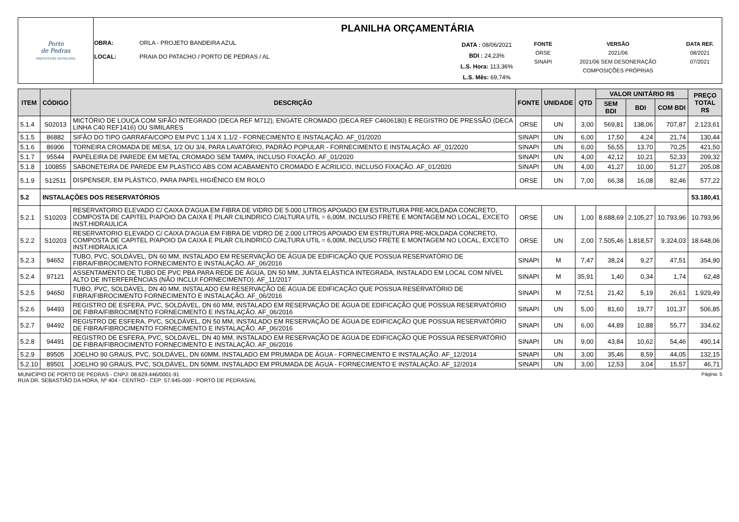| Porto de Pedras PREFEITURA MUNICIPAL | PLANILHA ORÇAMENTÁRIA |
| | / OBRA: LOCAL: / ORLA - PROJETO BANDEIRA AZUL PRAIA DO PATACHO / PORTO DE PEDRAS / AL / DATA : 08/06/2021 BDI : 24,23% L.S. Hora: 113,36% L.S. Mês: 69,74% / FONTE ORSE SINAPI / VERSÃO 2021/06 2021/06 SEM DESONERAÇÃO COMPOSIÇÕES PRÓPRIAS / DATA REF. 08/2021 07/2021 / |
| ITEM | CÓDIGO | DESCRIÇÃO | FONTE | UNIDADE | QTD | VALOR UNITÁRIO R$ | | | PREÇO TOTAL R$ |
| --- | --- | --- | --- | --- | --- | --- | --- | --- | --- |
| | | | | | | SEM BDI | BDI | COM BDI | |
| 5.1.4 | S02013 | MICTÓRIO DE LOUÇA COM SIFÃO INTEGRADO (DECA REF M712), ENGATE CROMADO (DECA REF C4606180) E REGISTRO DE PRESSÃO (DECA LINHA C40 REF1416) OU SIMILARES | ORSE | UN | 3,00 | 569,81 | 138,06 | 707,87 | 2.123,61 |
| 5.1.5 | 86882 | SIFÃO DO TIPO GARRAFA/COPO EM PVC 1.1/4 X 1.1/2 - FORNECIMENTO E INSTALAÇÃO. AF_01/2020 | SINAPI | UN | 6,00 | 17,50 | 4,24 | 21,74 | 130,44 |
| 5.1.6 | 86906 | TORNEIRA CROMADA DE MESA, 1/2 OU 3/4, PARA LAVATÓRIO, PADRÃO POPULAR - FORNECIMENTO E INSTALAÇÃO. AF_01/2020 | SINAPI | UN | 6,00 | 56,55 | 13,70 | 70,25 | 421,50 |
| 5.1.7 | 95544 | PAPELEIRA DE PAREDE EM METAL CROMADO SEM TAMPA, INCLUSO FIXAÇÃO. AF_01/2020 | SINAPI | UN | 4,00 | 42,12 | 10,21 | 52,33 | 209,32 |
| 5.1.8 | 100855 | SABONETEIRA DE PAREDE EM PLASTICO ABS COM ACABAMENTO CROMADO E ACRILICO, INCLUSO FIXAÇÃO. AF_01/2020 | SINAPI | UN | 4,00 | 41,27 | 10,00 | 51,27 | 205,08 |
| 5.1.9 | S12511 | DISPENSER, EM PLÁSTICO, PARA PAPEL HIGIÊNICO EM ROLO | ORSE | UN | 7,00 | 66,38 | 16,08 | 82,46 | 577,22 |
| 5.2 | INSTALAÇÕES DOS RESERVATÓRIOS | | | | | | | | 53.180,41 |
| 5.2.1 | S10203 | RESERVATORIO ELEVADO C/ CAIXA D'AGUA EM FIBRA DE VIDRO DE 5.000 LITROS APOIADO EM ESTRUTURA PRE-MOLDADA CONCRETO, COMPOSTA DE CAPITEL P/APOIO DA CAIXA E PILAR CILINDRICO C/ALTURA UTIL = 6,00M, INCLUSO FRETE E MONTAGEM NO LOCAL, EXCETO INST.HIDRAULICA | ORSE | UN | 1,00 | 8.688,69 | 2.105,27 | 10.793,96 | 10.793,96 |
| 5.2.2 | S10203 | RESERVATORIO ELEVADO C/ CAIXA D'AGUA EM FIBRA DE VIDRO DE 2.000 LITROS APOIADO EM ESTRUTURA PRE-MOLDADA CONCRETO, COMPOSTA DE CAPITEL P/APOIO DA CAIXA E PILAR CILINDRICO C/ALTURA UTIL = 6,00M, INCLUSO FRETE E MONTAGEM NO LOCAL, EXCETO INST.HIDRAULICA | ORSE | UN | 2,00 | 7.505,46 | 1.818,57 | 9.324,03 | 18.648,06 |
| 5.2.3 | 94652 | TUBO, PVC, SOLDÁVEL, DN 60 MM, INSTALADO EM RESERVAÇÃO DE ÁGUA DE EDIFICAÇÃO QUE POSSUA RESERVATÓRIO DE FIBRA/FIBROCIMENTO FORNECIMENTO E INSTALAÇÃO. AF_06/2016 | SINAPI | M | 7,47 | 38,24 | 9,27 | 47,51 | 354,90 |
| 5.2.4 | 97121 | ASSENTAMENTO DE TUBO DE PVC PBA PARA REDE DE ÁGUA, DN 50 MM, JUNTA ELÁSTICA INTEGRADA, INSTALADO EM LOCAL COM NÍVEL ALTO DE INTERFERÊNCIAS (NÃO INCLUI FORNECIMENTO). AF_11/2017 | SINAPI | M | 35,91 | 1,40 | 0,34 | 1,74 | 62,48 |
| 5.2.5 | 94650 | TUBO, PVC, SOLDÁVEL, DN 40 MM, INSTALADO EM RESERVAÇÃO DE ÁGUA DE EDIFICAÇÃO QUE POSSUA RESERVATÓRIO DE FIBRA/FIBROCIMENTO FORNECIMENTO E INSTALAÇÃO. AF_06/2016 | SINAPI | M | 72,51 | 21,42 | 5,19 | 26,61 | 1.929,49 |
| 5.2.6 | 94493 | REGISTRO DE ESFERA, PVC, SOLDÁVEL, DN 60 MM, INSTALADO EM RESERVAÇÃO DE ÁGUA DE EDIFICAÇÃO QUE POSSUA RESERVATÓRIO DE FIBRA/FIBROCIMENTO FORNECIMENTO E INSTALAÇÃO. AF_06/2016 | SINAPI | UN | 5,00 | 81,60 | 19,77 | 101,37 | 506,85 |
| 5.2.7 | 94492 | REGISTRO DE ESFERA, PVC, SOLDÁVEL, DN 50 MM, INSTALADO EM RESERVAÇÃO DE ÁGUA DE EDIFICAÇÃO QUE POSSUA RESERVATÓRIO DE FIBRA/FIBROCIMENTO FORNECIMENTO E INSTALAÇÃO. AF_06/2016 | SINAPI | UN | 6,00 | 44,89 | 10,88 | 55,77 | 334,62 |
| 5.2.8 | 94491 | REGISTRO DE ESFERA, PVC, SOLDÁVEL, DN 40 MM, INSTALADO EM RESERVAÇÃO DE ÁGUA DE EDIFICAÇÃO QUE POSSUA RESERVATÓRIO DE FIBRA/FIBROCIMENTO FORNECIMENTO E INSTALAÇÃO. AF_06/2016 | SINAPI | UN | 9,00 | 43,84 | 10,62 | 54,46 | 490,14 |
| 5.2.9 | 89505 | JOELHO 90 GRAUS, PVC, SOLDÁVEL, DN 60MM, INSTALADO EM PRUMADA DE ÁGUA - FORNECIMENTO E INSTALAÇÃO. AF_12/2014 | SINAPI | UN | 3,00 | 35,46 | 8,59 | 44,05 | 132,15 |
| 5.2.10 | 89501 | JOELHO 90 GRAUS, PVC, SOLDÁVEL, DN 50MM, INSTALADO EM PRUMADA DE ÁGUA - FORNECIMENTO E INSTALAÇÃO. AF_12/2014 | SINAPI | UN | 3,00 | 12,53 | 3,04 | 15,57 | 46,71 |
MUNICÍPIO DE PORTO DE PEDRAS - CNPJ: 08.629.446/0001-91
RUA DR. SEBASTIÃO DA HORA, Nº 404 - CENTRO - CEP: 57.945-000 - PORTO DE PEDRAS/AL
Página: 5